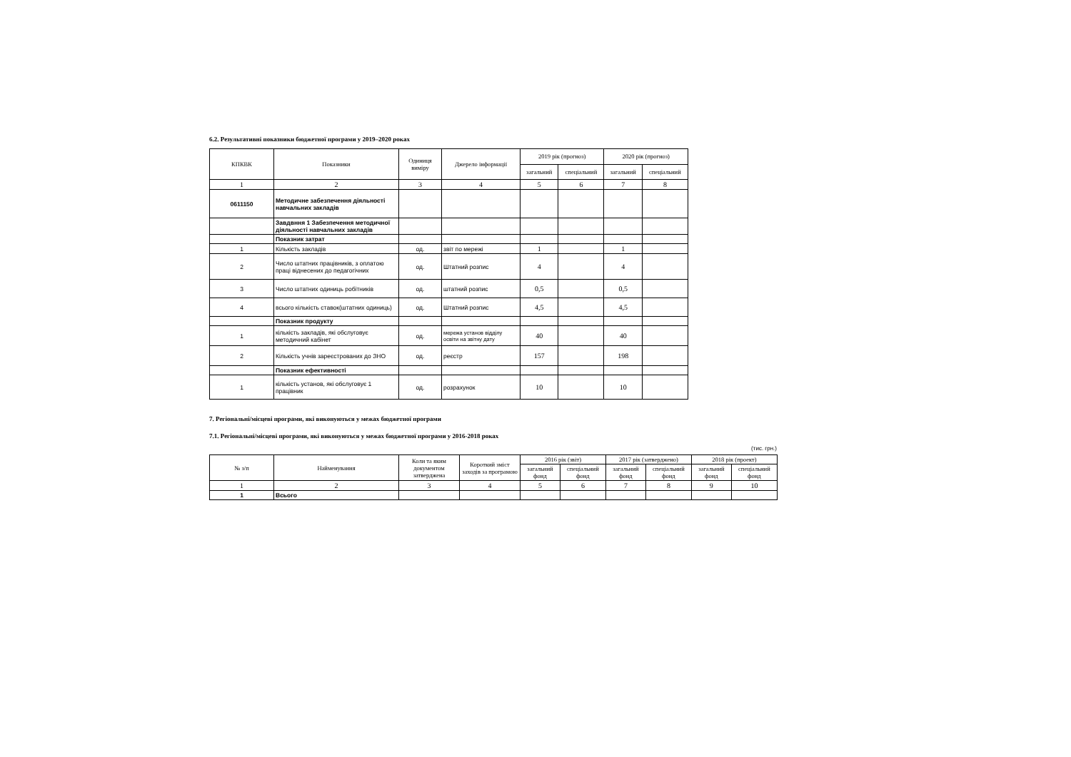6.2. Результативні показники бюджетної програми у 2019–2020 роках
| КПКВК | Показники | Одиниця виміру | Джерело інформації | 2019 рік (прогноз) | | 2020 рік (прогноз) | |
| --- | --- | --- | --- | --- | --- | --- | --- |
| | | | | загальний | спеціальний | загальний | спеціальний |
| 1 | 2 | 3 | 4 | 5 | 6 | 7 | 8 |
| 0611150 | Методичне забезпечення діяльності навчальних закладів | | | | | | |
| | Завдвння 1 Забезпечення методичної діяльності навчальних закладів | | | | | | |
| | Показник затрат | | | | | | |
| 1 | Кількість закладів | од. | звіт по мережі | 1 | | 1 | |
| 2 | Число штатних працівників, з оплатою праці віднесених до педагогічних | од. | Штатний розпис | 4 | | 4 | |
| 3 | Число штатних одиниць робітників | од. | штатний розпис | 0,5 | | 0,5 | |
| 4 | всього кількість ставок(штатних одиниць) | од. | Штатний розпис | 4,5 | | 4,5 | |
| | Показник продукту | | | | | | |
| 1 | кількість закладів, які обслуговує методичний кабінет | од. | мережа установ відділу освіти на звітну дату | 40 | | 40 | |
| 2 | Кількість учнів зареєстрованих до ЗНО | од. | реєстр | 157 | | 198 | |
| | Показник ефективності | | | | | | |
| 1 | кількість установ, які обслуговує 1 працівник | од. | розрахунок | 10 | | 10 | |
7. Регіональні/місцеві програми, які виконуються у межах бюджетної програми
7.1. Регіональні/місцеві програми, які виконуються у межах бюджетної програми у 2016-2018 роках
(тис. грн.)
| № з/п | Найменування | Коли та яким документом затверджена | Короткий зміст заходів за програмою | 2016 рік (звіт) | | 2017 рік (затверджено) | | 2018 рік (проект) | |
| --- | --- | --- | --- | --- | --- | --- | --- | --- | --- |
| | | | | загальний фонд | спеціальний фонд | загальний фонд | спеціальний фонд | загальний фонд | спеціальний фонд |
| 1 | 2 | 3 | 4 | 5 | 6 | 7 | 8 | 9 | 10 |
| 1 | Всього | | | | | | | | |